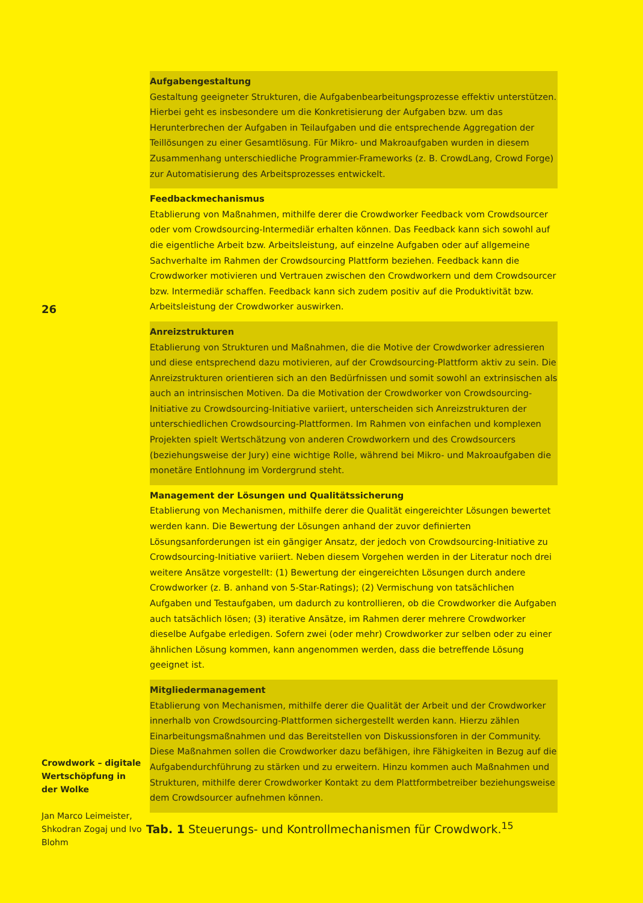26
Crowdwork – digitale Wertschöpfung in der Wolke
Jan Marco Leimeister, Shkodran Zogaj und Ivo Blohm
| Aufgabengestaltung Gestaltung geeigneter Strukturen, die Aufgabenbearbeitungsprozesse effektiv unterstützen. Hierbei geht es insbesondere um die Konkretisierung der Aufgaben bzw. um das Herunterbrechen der Aufgaben in Teilaufgaben und die entsprechende Aggregation der Teillösungen zu einer Gesamtlösung. Für Mikro- und Makroaufgaben wurden in diesem Zusammenhang unterschiedliche Programmier-Frameworks (z. B. CrowdLang, Crowd Forge) zur Automatisierung des Arbeitsprozesses entwickelt. |
| Feedbackmechanismus Etablierung von Maßnahmen, mithilfe derer die Crowdworker Feedback vom Crowdsourcer oder vom Crowdsourcing-Intermediär erhalten können. Das Feedback kann sich sowohl auf die eigentliche Arbeit bzw. Arbeitsleistung, auf einzelne Aufgaben oder auf allgemeine Sachverhalte im Rahmen der Crowdsourcing Plattform beziehen. Feedback kann die Crowdworker motivieren und Vertrauen zwischen den Crowdworkern und dem Crowdsourcer bzw. Intermediär schaffen. Feedback kann sich zudem positiv auf die Produktivität bzw. Arbeitsleistung der Crowdworker auswirken. |
| Anreizstrukturen Etablierung von Strukturen und Maßnahmen, die die Motive der Crowdworker adressieren und diese entsprechend dazu motivieren, auf der Crowdsourcing-Plattform aktiv zu sein. Die Anreizstrukturen orientieren sich an den Bedürfnissen und somit sowohl an extrinsischen als auch an intrinsischen Motiven. Da die Motivation der Crowdworker von Crowdsourcing-Initiative zu Crowdsourcing-Initiative variiert, unterscheiden sich Anreizstrukturen der unterschiedlichen Crowdsourcing-Plattformen. Im Rahmen von einfachen und komplexen Projekten spielt Wertschätzung von anderen Crowdworkern und des Crowdsourcers (beziehungsweise der Jury) eine wichtige Rolle, während bei Mikro- und Makroaufgaben die monetäre Entlohnung im Vordergrund steht. |
| Management der Lösungen und Qualitätssicherung Etablierung von Mechanismen, mithilfe derer die Qualität eingereichter Lösungen bewertet werden kann. Die Bewertung der Lösungen anhand der zuvor definierten Lösungsanforderungen ist ein gängiger Ansatz, der jedoch von Crowdsourcing-Initiative zu Crowdsourcing-Initiative variiert. Neben diesem Vorgehen werden in der Literatur noch drei weitere Ansätze vorgestellt: (1) Bewertung der eingereichten Lösungen durch andere Crowdworker (z. B. anhand von 5-Star-Ratings); (2) Vermischung von tatsächlichen Aufgaben und Testaufgaben, um dadurch zu kontrollieren, ob die Crowdworker die Aufgaben auch tatsächlich lösen; (3) iterative Ansätze, im Rahmen derer mehrere Crowdworker dieselbe Aufgabe erledigen. Sofern zwei (oder mehr) Crowdworker zur selben oder zu einer ähnlichen Lösung kommen, kann angenommen werden, dass die betreffende Lösung geeignet ist. |
| Mitgliedermanagement Etablierung von Mechanismen, mithilfe derer die Qualität der Arbeit und der Crowdworker innerhalb von Crowdsourcing-Plattformen sichergestellt werden kann. Hierzu zählen Einarbeitungsmaßnahmen und das Bereitstellen von Diskussionsforen in der Community. Diese Maßnahmen sollen die Crowdworker dazu befähigen, ihre Fähigkeiten in Bezug auf die Aufgabendurchführung zu stärken und zu erweitern. Hinzu kommen auch Maßnahmen und Strukturen, mithilfe derer Crowdworker Kontakt zu dem Plattformbetreiber beziehungsweise dem Crowdsourcer aufnehmen können. |
Tab. 1 Steuerungs- und Kontrollmechanismen für Crowdwork.<sup>15</sup>